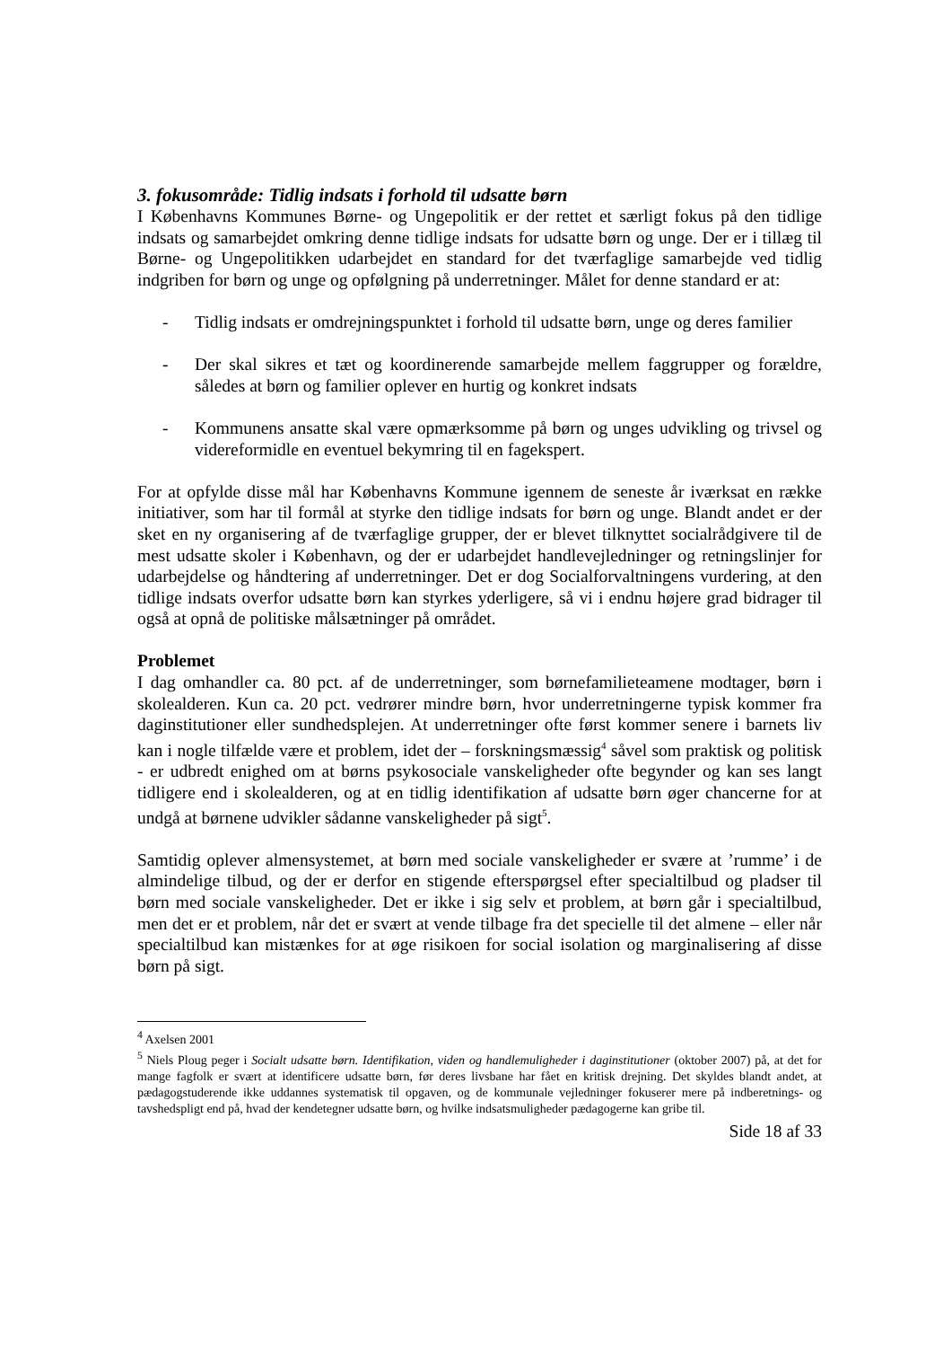3. fokusområde: Tidlig indsats i forhold til udsatte børn
I Københavns Kommunes Børne- og Ungepolitik er der rettet et særligt fokus på den tidlige indsats og samarbejdet omkring denne tidlige indsats for udsatte børn og unge. Der er i tillæg til Børne- og Ungepolitikken udarbejdet en standard for det tværfaglige samarbejde ved tidlig indgriben for børn og unge og opfølgning på underretninger. Målet for denne standard er at:
- Tidlig indsats er omdrejningspunktet i forhold til udsatte børn, unge og deres familier
- Der skal sikres et tæt og koordinerende samarbejde mellem faggrupper og forældre, således at børn og familier oplever en hurtig og konkret indsats
- Kommunens ansatte skal være opmærksomme på børn og unges udvikling og trivsel og videreformidle en eventuel bekymring til en fagekspert.
For at opfylde disse mål har Københavns Kommune igennem de seneste år iværksat en række initiativer, som har til formål at styrke den tidlige indsats for børn og unge. Blandt andet er der sket en ny organisering af de tværfaglige grupper, der er blevet tilknyttet socialrådgivere til de mest udsatte skoler i København, og der er udarbejdet handlevejledninger og retningslinjer for udarbejdelse og håndtering af underretninger. Det er dog Socialforvaltningens vurdering, at den tidlige indsats overfor udsatte børn kan styrkes yderligere, så vi i endnu højere grad bidrager til også at opnå de politiske målsætninger på området.
Problemet
I dag omhandler ca. 80 pct. af de underretninger, som børnefamilieteamene modtager, børn i skolealderen. Kun ca. 20 pct. vedrører mindre børn, hvor underretningerne typisk kommer fra daginstitutioner eller sundhedsplejen. At underretninger ofte først kommer senere i barnets liv kan i nogle tilfælde være et problem, idet der – forskningsmæssig<sup>4</sup> såvel som praktisk og politisk - er udbredt enighed om at børns psykosociale vanskeligheder ofte begynder og kan ses langt tidligere end i skolealderen, og at en tidlig identifikation af udsatte børn øger chancerne for at undgå at børnene udvikler sådanne vanskeligheder på sigt<sup>5</sup>.
Samtidig oplever almensystemet, at børn med sociale vanskeligheder er svære at ’rumme’ i de almindelige tilbud, og der er derfor en stigende efterspørgsel efter specialtilbud og pladser til børn med sociale vanskeligheder. Det er ikke i sig selv et problem, at børn går i specialtilbud, men det er et problem, når det er svært at vende tilbage fra det specielle til det almene – eller når specialtilbud kan mistænkes for at øge risikoen for social isolation og marginalisering af disse børn på sigt.
<sup>4</sup> Axelsen 2001
<sup>5</sup> Niels Ploug peger i Socialt udsatte børn. Identifikation, viden og handlemuligheder i daginstitutioner (oktober 2007) på, at det for mange fagfolk er svært at identificere udsatte børn, før deres livsbane har fået en kritisk drejning. Det skyldes blandt andet, at pædagogstuderende ikke uddannes systematisk til opgaven, og de kommunale vejledninger fokuserer mere på indberetnings- og tavshedspligt end på, hvad der kendetegner udsatte børn, og hvilke indsatsmuligheder pædagogerne kan gribe til.
Side 18 af 33